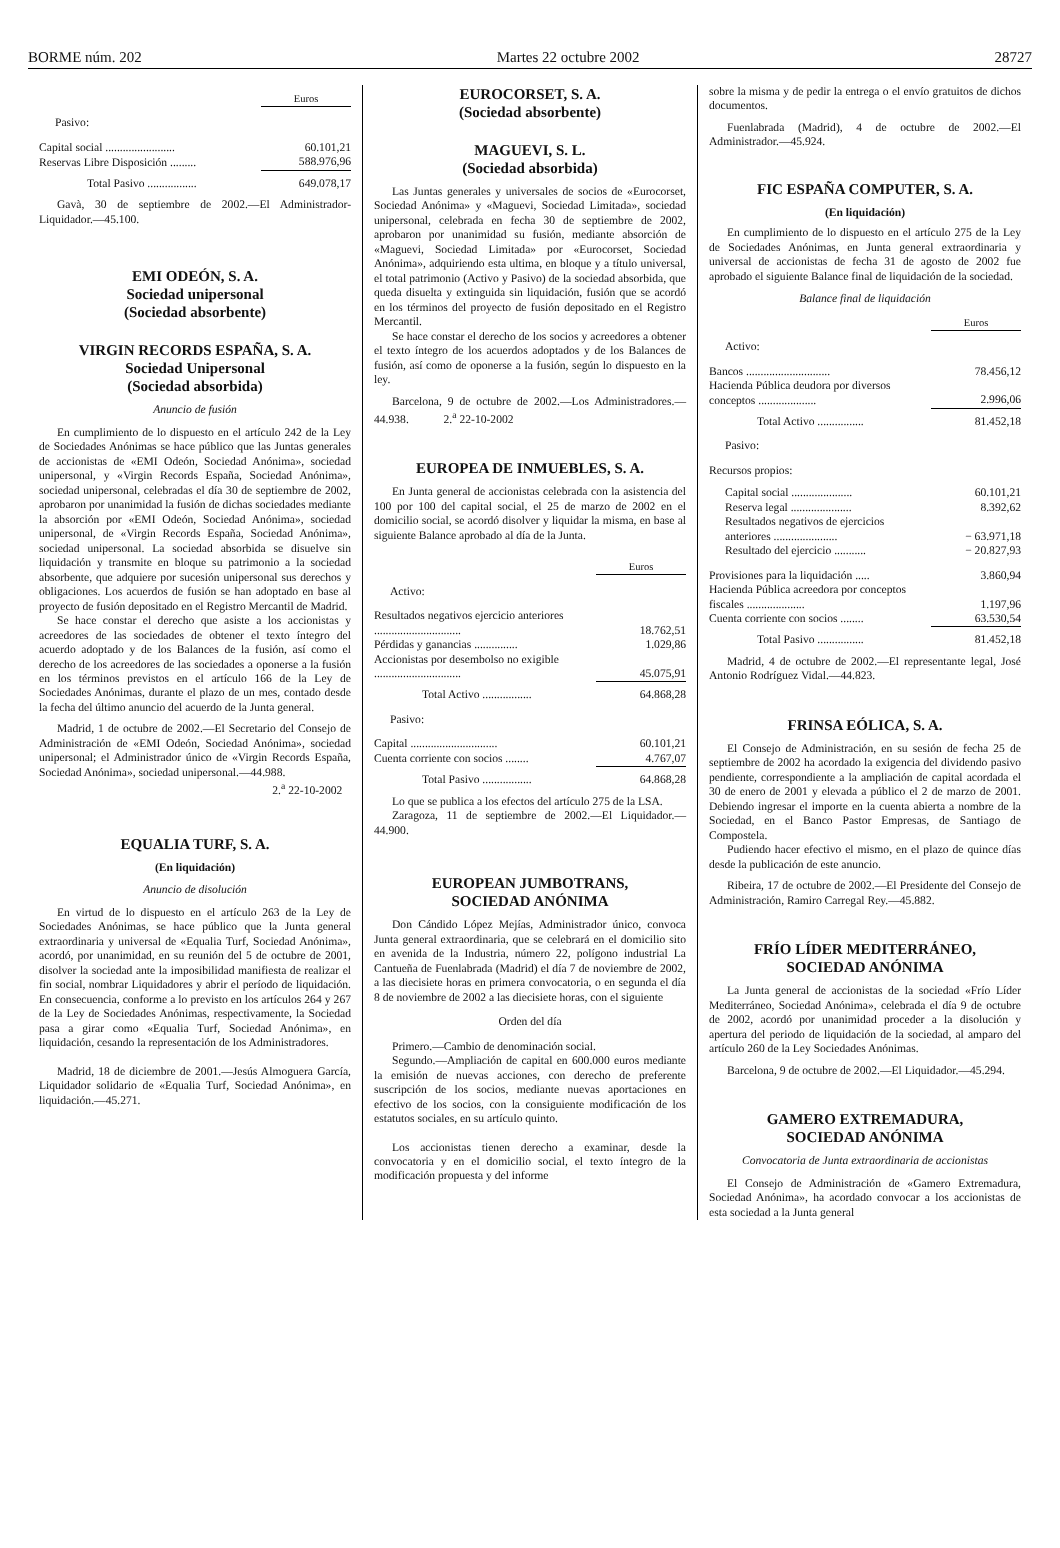BORME núm. 202 Martes 22 octubre 2002 28727
| | Euros |
| --- | --- |
| Pasivo: | |
| Capital social ........................ | 60.101,21 |
| Reservas Libre Disposición ......... | 588.976,96 |
| Total Pasivo ................. | 649.078,17 |
Gavà, 30 de septiembre de 2002.—El Administrador-Liquidador.—45.100.
EMI ODEÓN, S. A.
Sociedad unipersonal
(Sociedad absorbente)
VIRGIN RECORDS ESPAÑA, S. A.
Sociedad Unipersonal
(Sociedad absorbida)
Anuncio de fusión
En cumplimiento de lo dispuesto en el artículo 242 de la Ley de Sociedades Anónimas se hace público que las Juntas generales de accionistas de «EMI Odeón, Sociedad Anónima», sociedad unipersonal, y «Virgin Records España, Sociedad Anónima», sociedad unipersonal, celebradas el día 30 de septiembre de 2002, aprobaron por unanimidad la fusión de dichas sociedades mediante la absorción por «EMI Odeón, Sociedad Anónima», sociedad unipersonal, de «Virgin Records España, Sociedad Anónima», sociedad unipersonal. La sociedad absorbida se disuelve sin liquidación y transmite en bloque su patrimonio a la sociedad absorbente, que adquiere por sucesión unipersonal sus derechos y obligaciones. Los acuerdos de fusión se han adoptado en base al proyecto de fusión depositado en el Registro Mercantil de Madrid.
Se hace constar el derecho que asiste a los accionistas y acreedores de las sociedades de obtener el texto íntegro del acuerdo adoptado y de los Balances de la fusión, así como el derecho de los acreedores de las sociedades a oponerse a la fusión en los términos previstos en el artículo 166 de la Ley de Sociedades Anónimas, durante el plazo de un mes, contado desde la fecha del último anuncio del acuerdo de la Junta general.
Madrid, 1 de octubre de 2002.—El Secretario del Consejo de Administración de «EMI Odeón, Sociedad Anónima», sociedad unipersonal; el Administrador único de «Virgin Records España, Sociedad Anónima», sociedad unipersonal.—44.988.
2.<sup>a</sup> 22-10-2002
EQUALIA TURF, S. A.
(En liquidación)
Anuncio de disolución
En virtud de lo dispuesto en el artículo 263 de la Ley de Sociedades Anónimas, se hace público que la Junta general extraordinaria y universal de «Equalia Turf, Sociedad Anónima», acordó, por unanimidad, en su reunión del 5 de octubre de 2001, disolver la sociedad ante la imposibilidad manifiesta de realizar el fin social, nombrar Liquidadores y abrir el período de liquidación. En consecuencia, conforme a lo previsto en los artículos 264 y 267 de la Ley de Sociedades Anónimas, respectivamente, la Sociedad pasa a girar como «Equalia Turf, Sociedad Anónima», en liquidación, cesando la representación de los Administradores.
Madrid, 18 de diciembre de 2001.—Jesús Almoguera García, Liquidador solidario de «Equalia Turf, Sociedad Anónima», en liquidación.—45.271.
EUROCORSET, S. A.
(Sociedad absorbente)
MAGUEVI, S. L.
(Sociedad absorbida)
Las Juntas generales y universales de socios de «Eurocorset, Sociedad Anónima» y «Maguevi, Sociedad Limitada», sociedad unipersonal, celebrada en fecha 30 de septiembre de 2002, aprobaron por unanimidad su fusión, mediante absorción de «Maguevi, Sociedad Limitada» por «Eurocorset, Sociedad Anónima», adquiriendo esta ultima, en bloque y a título universal, el total patrimonio (Activo y Pasivo) de la sociedad absorbida, que queda disuelta y extinguida sin liquidación, fusión que se acordó en los términos del proyecto de fusión depositado en el Registro Mercantil.
Se hace constar el derecho de los socios y acreedores a obtener el texto íntegro de los acuerdos adoptados y de los Balances de fusión, así como de oponerse a la fusión, según lo dispuesto en la ley.
Barcelona, 9 de octubre de 2002.—Los Administradores.—44.938. 2.<sup>a</sup> 22-10-2002
EUROPEA DE INMUEBLES, S. A.
En Junta general de accionistas celebrada con la asistencia del 100 por 100 del capital social, el 25 de marzo de 2002 en el domicilio social, se acordó disolver y liquidar la misma, en base al siguiente Balance aprobado al día de la Junta.
| | Euros |
| --- | --- |
| Activo: | |
| Resultados negativos ejercicio anteriores .............................. | 18.762,51 |
| Pérdidas y ganancias ............... | 1.029,86 |
| Accionistas por desembolso no exigible .............................. | 45.075,91 |
| Total Activo ................. | 64.868,28 |
| Pasivo: | |
| Capital .............................. | 60.101,21 |
| Cuenta corriente con socios ........ | 4.767,07 |
| Total Pasivo ................. | 64.868,28 |
Lo que se publica a los efectos del artículo 275 de la LSA.
Zaragoza, 11 de septiembre de 2002.—El Liquidador.—44.900.
EUROPEAN JUMBOTRANS,
SOCIEDAD ANÓNIMA
Don Cándido López Mejías, Administrador único, convoca Junta general extraordinaria, que se celebrará en el domicilio sito en avenida de la Industria, número 22, polígono industrial La Cantueña de Fuenlabrada (Madrid) el día 7 de noviembre de 2002, a las diecisiete horas en primera convocatoria, o en segunda el día 8 de noviembre de 2002 a las diecisiete horas, con el siguiente
Orden del día
Primero.—Cambio de denominación social.
Segundo.—Ampliación de capital en 600.000 euros mediante la emisión de nuevas acciones, con derecho de preferente suscripción de los socios, mediante nuevas aportaciones en efectivo de los socios, con la consiguiente modificación de los estatutos sociales, en su artículo quinto.
Los accionistas tienen derecho a examinar, desde la convocatoria y en el domicilio social, el texto íntegro de la modificación propuesta y del informe
sobre la misma y de pedir la entrega o el envío gratuitos de dichos documentos.
Fuenlabrada (Madrid), 4 de octubre de 2002.—El Administrador.—45.924.
FIC ESPAÑA COMPUTER, S. A.
(En liquidación)
En cumplimiento de lo dispuesto en el artículo 275 de la Ley de Sociedades Anónimas, en Junta general extraordinaria y universal de accionistas de fecha 31 de agosto de 2002 fue aprobado el siguiente Balance final de liquidación de la sociedad.
Balance final de liquidación
| | Euros |
| --- | --- |
| Activo: | |
| Bancos ............................. | 78.456,12 |
| Hacienda Pública deudora por diversos conceptos .................... | 2.996,06 |
| Total Activo ................ | 81.452,18 |
| Pasivo: | |
| Recursos propios: | |
| Capital social ..................... | 60.101,21 |
| Reserva legal ..................... | 8.392,62 |
| Resultados negativos de ejercicios anteriores ...................... | − 63.971,18 |
| Resultado del ejercicio ........... | − 20.827,93 |
| Provisiones para la liquidación ..... | 3.860,94 |
| Hacienda Pública acreedora por conceptos fiscales .................... | 1.197,96 |
| Cuenta corriente con socios ........ | 63.530,54 |
| Total Pasivo ................ | 81.452,18 |
Madrid, 4 de octubre de 2002.—El representante legal, José Antonio Rodríguez Vidal.—44.823.
FRINSA EÓLICA, S. A.
El Consejo de Administración, en su sesión de fecha 25 de septiembre de 2002 ha acordado la exigencia del dividendo pasivo pendiente, correspondiente a la ampliación de capital acordada el 30 de enero de 2001 y elevada a público el 2 de marzo de 2001. Debiendo ingresar el importe en la cuenta abierta a nombre de la Sociedad, en el Banco Pastor Empresas, de Santiago de Compostela.
Pudiendo hacer efectivo el mismo, en el plazo de quince días desde la publicación de este anuncio.
Ribeira, 17 de octubre de 2002.—El Presidente del Consejo de Administración, Ramiro Carregal Rey.—45.882.
FRÍO LÍDER MEDITERRÁNEO,
SOCIEDAD ANÓNIMA
La Junta general de accionistas de la sociedad «Frío Líder Mediterráneo, Sociedad Anónima», celebrada el día 9 de octubre de 2002, acordó por unanimidad proceder a la disolución y apertura del periodo de liquidación de la sociedad, al amparo del artículo 260 de la Ley Sociedades Anónimas.
Barcelona, 9 de octubre de 2002.—El Liquidador.—45.294.
GAMERO EXTREMADURA,
SOCIEDAD ANÓNIMA
Convocatoria de Junta extraordinaria de accionistas
El Consejo de Administración de «Gamero Extremadura, Sociedad Anónima», ha acordado convocar a los accionistas de esta sociedad a la Junta general